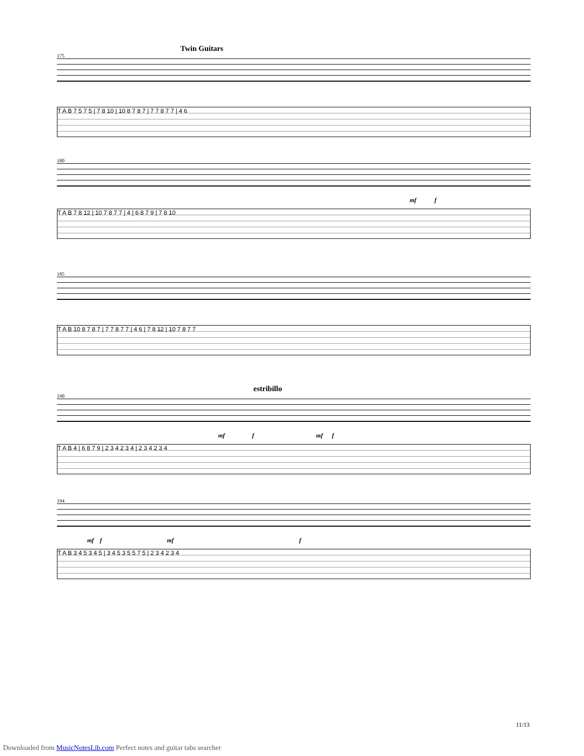Twin Guitars
175
T A B 7 5 7 5 | 7 8 10 | 10 8 7 8 7 | 7 7 8 7 7 | 4 6
180
mf f
T A B 7 8 12 | 10 7 8 7 7 | 4 | 6 8 7 9 | 7 8 10
185
T A B 10 8 7 8 7 | 7 7 8 7 7 | 4 6 | 7 8 12 | 10 7 8 7 7
estribillo
190
mf f mf f
T A B 4 | 6 8 7 9 | 2 3 4 2 3 4 | 2 3 4 2 3 4
194
mf f mf f
T A B 3 4 5 3 4 5 | 3 4 5 3 5 5 7 5 | 2 3 4 2 3 4
11/13
Downloaded from MusicNotesLib.com Perfect notes and guitar tabs searcher